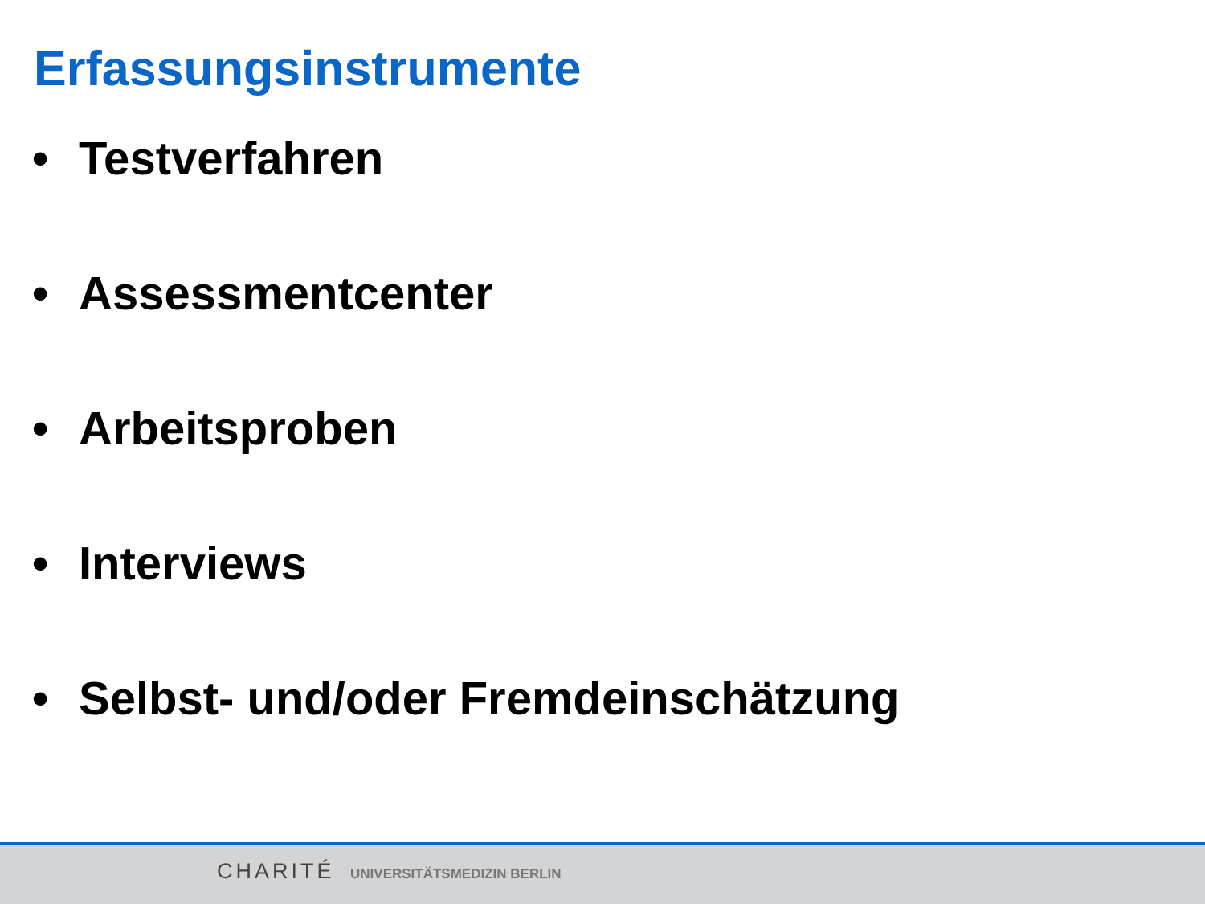Erfassungsinstrumente
• Testverfahren
• Assessmentcenter
• Arbeitsproben
• Interviews
• Selbst- und/oder Fremdeinschätzung
CHARITÉ UNIVERSITÄTSMEDIZIN BERLIN